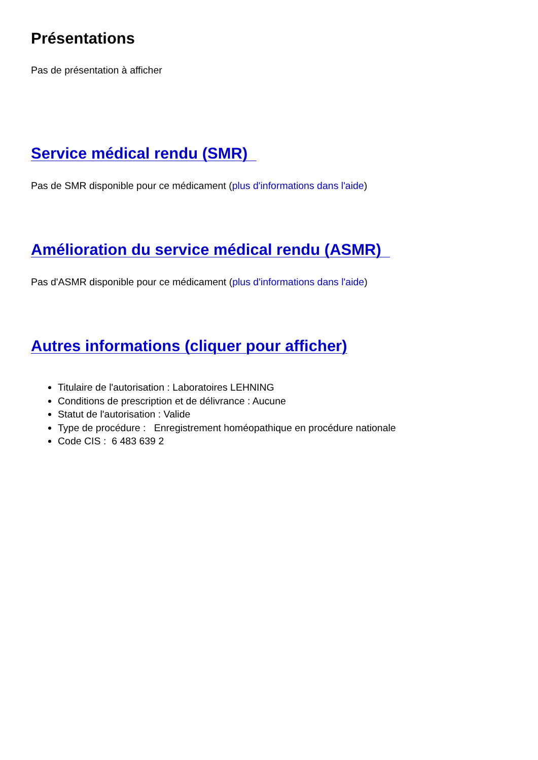Présentations
Pas de présentation à afficher
Service médical rendu (SMR)
Pas de SMR disponible pour ce médicament (plus d'informations dans l'aide)
Amélioration du service médical rendu (ASMR)
Pas d'ASMR disponible pour ce médicament (plus d'informations dans l'aide)
Autres informations (cliquer pour afficher)
Titulaire de l'autorisation : Laboratoires LEHNING
Conditions de prescription et de délivrance : Aucune
Statut de l'autorisation : Valide
Type de procédure : Enregistrement homéopathique en procédure nationale
Code CIS : 6 483 639 2